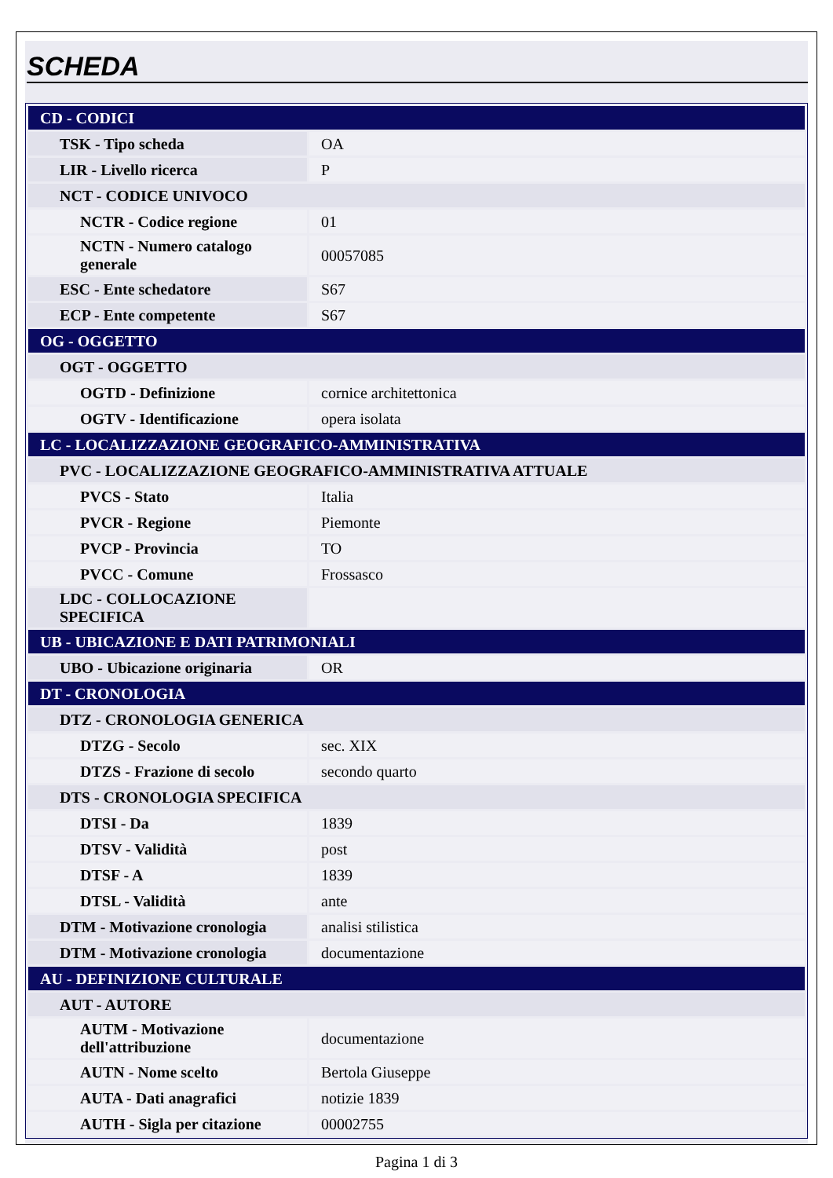SCHEDA
| CD - CODICI | |
| TSK - Tipo scheda | OA |
| LIR - Livello ricerca | P |
| NCT - CODICE UNIVOCO | |
| NCTR - Codice regione | 01 |
| NCTN - Numero catalogo generale | 00057085 |
| ESC - Ente schedatore | S67 |
| ECP - Ente competente | S67 |
| OG - OGGETTO | |
| OGT - OGGETTO | |
| OGTD - Definizione | cornice architettonica |
| OGTV - Identificazione | opera isolata |
| LC - LOCALIZZAZIONE GEOGRAFICO-AMMINISTRATIVA | |
| PVC - LOCALIZZAZIONE GEOGRAFICO-AMMINISTRATIVA ATTUALE | |
| PVCS - Stato | Italia |
| PVCR - Regione | Piemonte |
| PVCP - Provincia | TO |
| PVCC - Comune | Frossasco |
| LDC - COLLOCAZIONE SPECIFICA | |
| UB - UBICAZIONE E DATI PATRIMONIALI | |
| UBO - Ubicazione originaria | OR |
| DT - CRONOLOGIA | |
| DTZ - CRONOLOGIA GENERICA | |
| DTZG - Secolo | sec. XIX |
| DTZS - Frazione di secolo | secondo quarto |
| DTS - CRONOLOGIA SPECIFICA | |
| DTSI - Da | 1839 |
| DTSV - Validità | post |
| DTSF - A | 1839 |
| DTSL - Validità | ante |
| DTM - Motivazione cronologia | analisi stilistica |
| DTM - Motivazione cronologia | documentazione |
| AU - DEFINIZIONE CULTURALE | |
| AUT - AUTORE | |
| AUTM - Motivazione dell'attribuzione | documentazione |
| AUTN - Nome scelto | Bertola Giuseppe |
| AUTA - Dati anagrafici | notizie 1839 |
| AUTH - Sigla per citazione | 00002755 |
Pagina 1 di 3